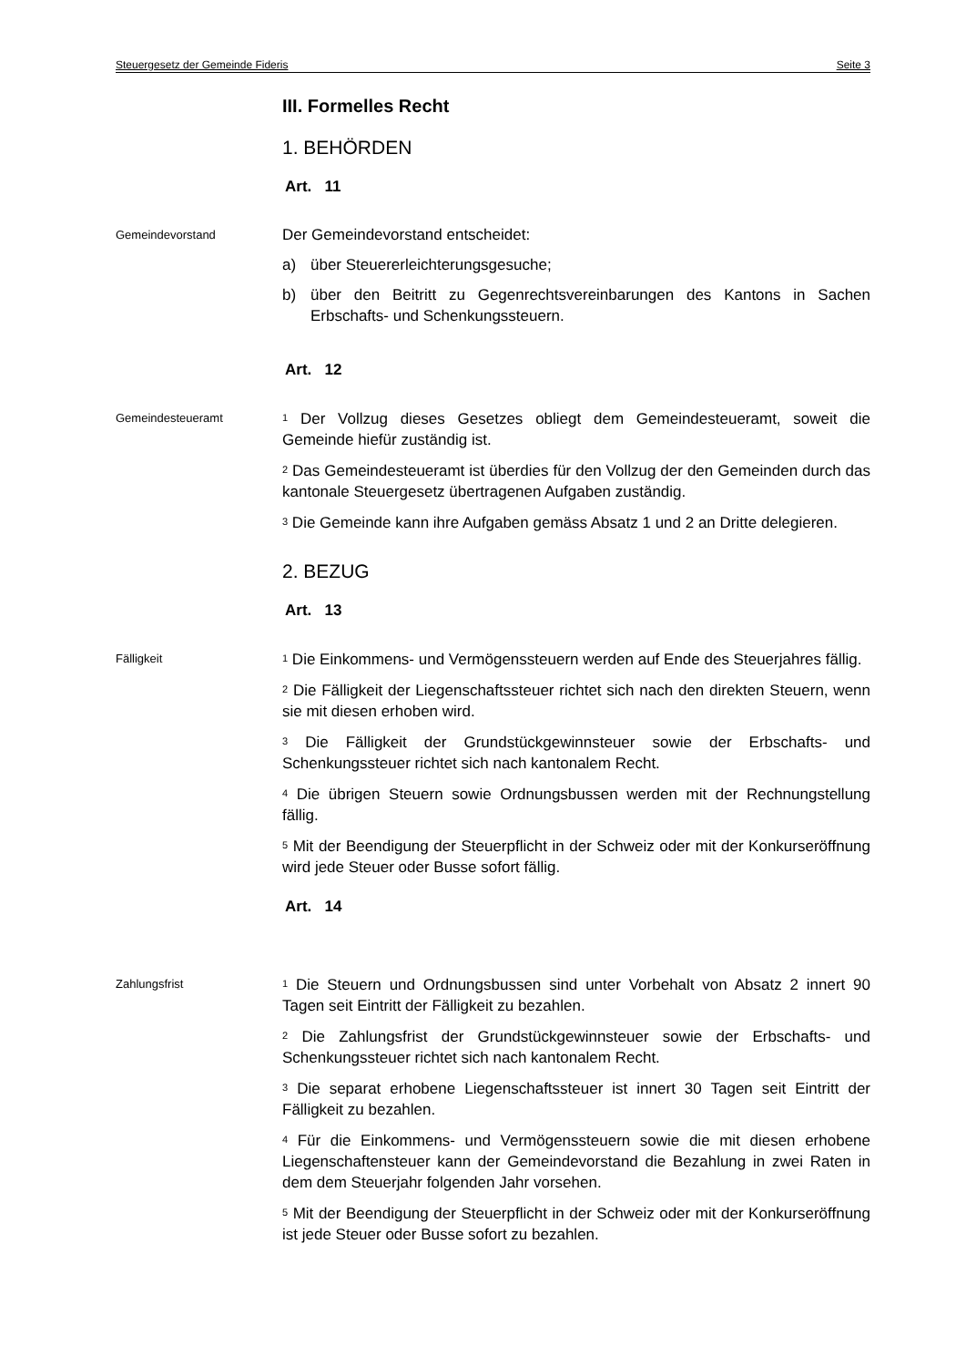Steuergesetz der Gemeinde Fideris Seite 3
III. Formelles Recht
1. BEHÖRDEN
Art. 11
Gemeindevorstand
Der Gemeindevorstand entscheidet:
a) über Steuererleichterungsgesuche;
b) über den Beitritt zu Gegenrechtsvereinbarungen des Kantons in Sachen Erbschafts- und Schenkungssteuern.
Art. 12
Gemeindesteueramt
<sup>1</sup> Der Vollzug dieses Gesetzes obliegt dem Gemeindesteueramt, soweit die Gemeinde hiefür zuständig ist.
<sup>2</sup> Das Gemeindesteueramt ist überdies für den Vollzug der den Gemeinden durch das kantonale Steuergesetz übertragenen Aufgaben zuständig.
<sup>3</sup> Die Gemeinde kann ihre Aufgaben gemäss Absatz 1 und 2 an Dritte delegieren.
2. BEZUG
Art. 13
Fälligkeit
<sup>1</sup> Die Einkommens- und Vermögenssteuern werden auf Ende des Steuerjahres fällig.
<sup>2</sup> Die Fälligkeit der Liegenschaftssteuer richtet sich nach den direkten Steuern, wenn sie mit diesen erhoben wird.
<sup>3</sup> Die Fälligkeit der Grundstückgewinnsteuer sowie der Erbschafts- und Schenkungssteuer richtet sich nach kantonalem Recht.
<sup>4</sup> Die übrigen Steuern sowie Ordnungsbussen werden mit der Rechnungstellung fällig.
<sup>5</sup> Mit der Beendigung der Steuerpflicht in der Schweiz oder mit der Konkurseröffnung wird jede Steuer oder Busse sofort fällig.
Art. 14
Zahlungsfrist
<sup>1</sup> Die Steuern und Ordnungsbussen sind unter Vorbehalt von Absatz 2 innert 90 Tagen seit Eintritt der Fälligkeit zu bezahlen.
<sup>2</sup> Die Zahlungsfrist der Grundstückgewinnsteuer sowie der Erbschafts- und Schenkungssteuer richtet sich nach kantonalem Recht.
<sup>3</sup> Die separat erhobene Liegenschaftssteuer ist innert 30 Tagen seit Eintritt der Fälligkeit zu bezahlen.
<sup>4</sup> Für die Einkommens- und Vermögenssteuern sowie die mit diesen erhobene Liegenschaftensteuer kann der Gemeindevorstand die Bezahlung in zwei Raten in dem dem Steuerjahr folgenden Jahr vorsehen.
<sup>5</sup> Mit der Beendigung der Steuerpflicht in der Schweiz oder mit der Konkurseröffnung ist jede Steuer oder Busse sofort zu bezahlen.